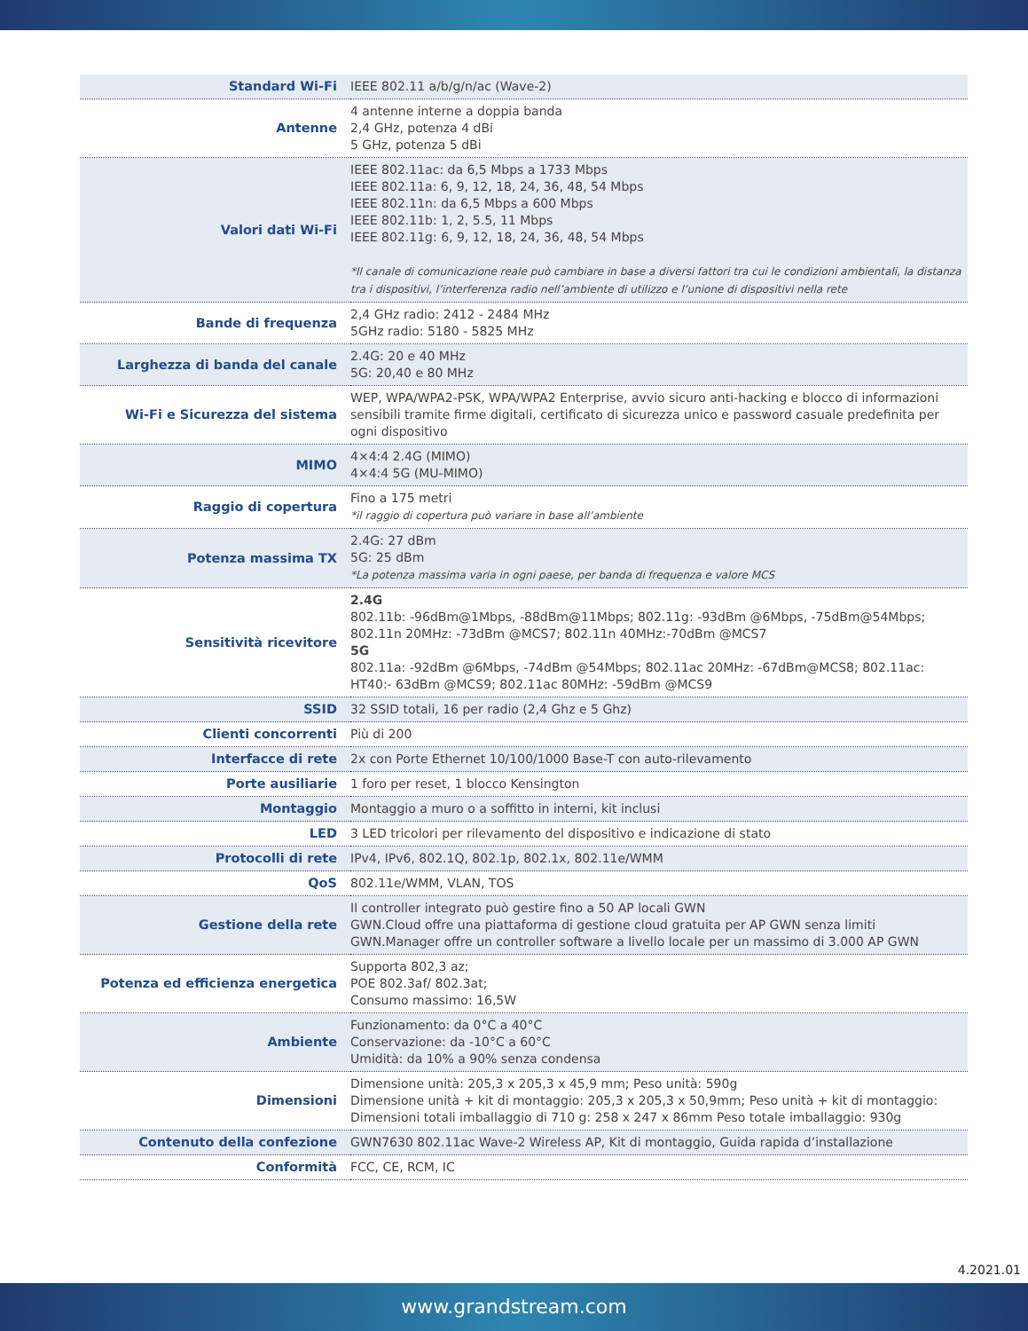| Standard Wi-Fi | IEEE 802.11 a/b/g/n/ac (Wave-2) |
| Antenne | 4 antenne interne a doppia banda 2,4 GHz, potenza 4 dBi 5 GHz, potenza 5 dBi |
| Valori dati Wi-Fi | IEEE 802.11ac: da 6,5 Mbps a 1733 Mbps IEEE 802.11a: 6, 9, 12, 18, 24, 36, 48, 54 Mbps IEEE 802.11n: da 6,5 Mbps a 600 Mbps IEEE 802.11b: 1, 2, 5.5, 11 Mbps IEEE 802.11g: 6, 9, 12, 18, 24, 36, 48, 54 Mbps *Il canale di comunicazione reale può cambiare in base a diversi fattori tra cui le condizioni ambientali, la distanza tra i dispositivi, l’interferenza radio nell’ambiente di utilizzo e l’unione di dispositivi nella rete |
| Bande di frequenza | 2,4 GHz radio: 2412 - 2484 MHz 5GHz radio: 5180 - 5825 MHz |
| Larghezza di banda del canale | 2.4G: 20 e 40 MHz 5G: 20,40 e 80 MHz |
| Wi-Fi e Sicurezza del sistema | WEP, WPA/WPA2-PSK, WPA/WPA2 Enterprise, avvio sicuro anti-hacking e blocco di informazioni sensibili tramite firme digitali, certificato di sicurezza unico e password casuale predefinita per ogni dispositivo |
| MIMO | 4×4:4 2.4G (MIMO) 4×4:4 5G (MU-MIMO) |
| Raggio di copertura | Fino a 175 metri *il raggio di copertura può variare in base all’ambiente |
| Potenza massima TX | 2.4G: 27 dBm 5G: 25 dBm *La potenza massima varia in ogni paese, per banda di frequenza e valore MCS |
| Sensitività ricevitore | 2.4G 802.11b: -96dBm@1Mbps, -88dBm@11Mbps; 802.11g: -93dBm @6Mbps, -75dBm@54Mbps; 802.11n 20MHz: -73dBm @MCS7; 802.11n 40MHz:-70dBm @MCS7 5G 802.11a: -92dBm @6Mbps, -74dBm @54Mbps; 802.11ac 20MHz: -67dBm@MCS8; 802.11ac: HT40:- 63dBm @MCS9; 802.11ac 80MHz: -59dBm @MCS9 |
| SSID | 32 SSID totali, 16 per radio (2,4 Ghz e 5 Ghz) |
| Clienti concorrenti | Più di 200 |
| Interfacce di rete | 2x con Porte Ethernet 10/100/1000 Base-T con auto-rilevamento |
| Porte ausiliarie | 1 foro per reset, 1 blocco Kensington |
| Montaggio | Montaggio a muro o a soffitto in interni, kit inclusi |
| LED | 3 LED tricolori per rilevamento del dispositivo e indicazione di stato |
| Protocolli di rete | IPv4, IPv6, 802.1Q, 802.1p, 802.1x, 802.11e/WMM |
| QoS | 802.11e/WMM, VLAN, TOS |
| Gestione della rete | Il controller integrato può gestire fino a 50 AP locali GWN GWN.Cloud offre una piattaforma di gestione cloud gratuita per AP GWN senza limiti GWN.Manager offre un controller software a livello locale per un massimo di 3.000 AP GWN |
| Potenza ed efficienza energetica | Supporta 802,3 az; POE 802.3af/ 802.3at; Consumo massimo: 16,5W |
| Ambiente | Funzionamento: da 0°C a 40°C Conservazione: da -10°C a 60°C Umidità: da 10% a 90% senza condensa |
| Dimensioni | Dimensione unità: 205,3 x 205,3 x 45,9 mm; Peso unità: 590g Dimensione unità + kit di montaggio: 205,3 x 205,3 x 50,9mm; Peso unità + kit di montaggio: Dimensioni totali imballaggio di 710 g: 258 x 247 x 86mm Peso totale imballaggio: 930g |
| Contenuto della confezione | GWN7630 802.11ac Wave-2 Wireless AP, Kit di montaggio, Guida rapida d’installazione |
| Conformità | FCC, CE, RCM, IC |
4.2021.01
www.grandstream.com